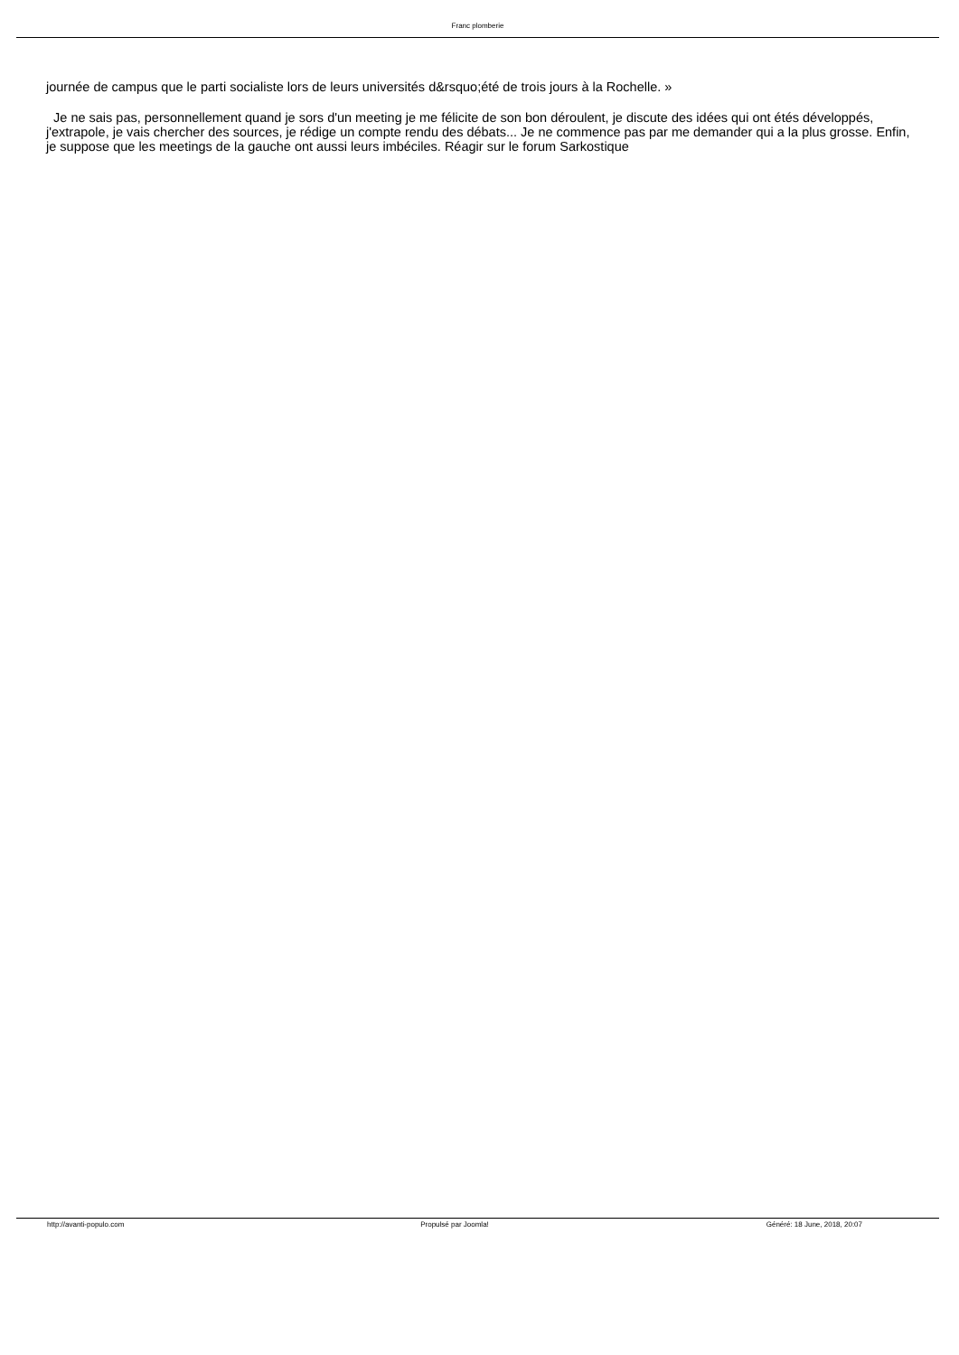Franc plomberie
journée de campus que le parti socialiste lors de leurs universités d&rsquo;été de trois jours à la Rochelle. »
Je ne sais pas, personnellement quand je sors d'un meeting je me félicite de son bon déroulent, je discute des idées qui ont étés développés, j'extrapole, je vais chercher des sources, je rédige un compte rendu des débats... Je ne commence pas par me demander qui a la plus grosse. Enfin, je suppose que les meetings de la gauche ont aussi leurs imbéciles. Réagir sur le forum Sarkostique
http://avanti-populo.com Propulsé par Joomla! Généré: 18 June, 2018, 20:07